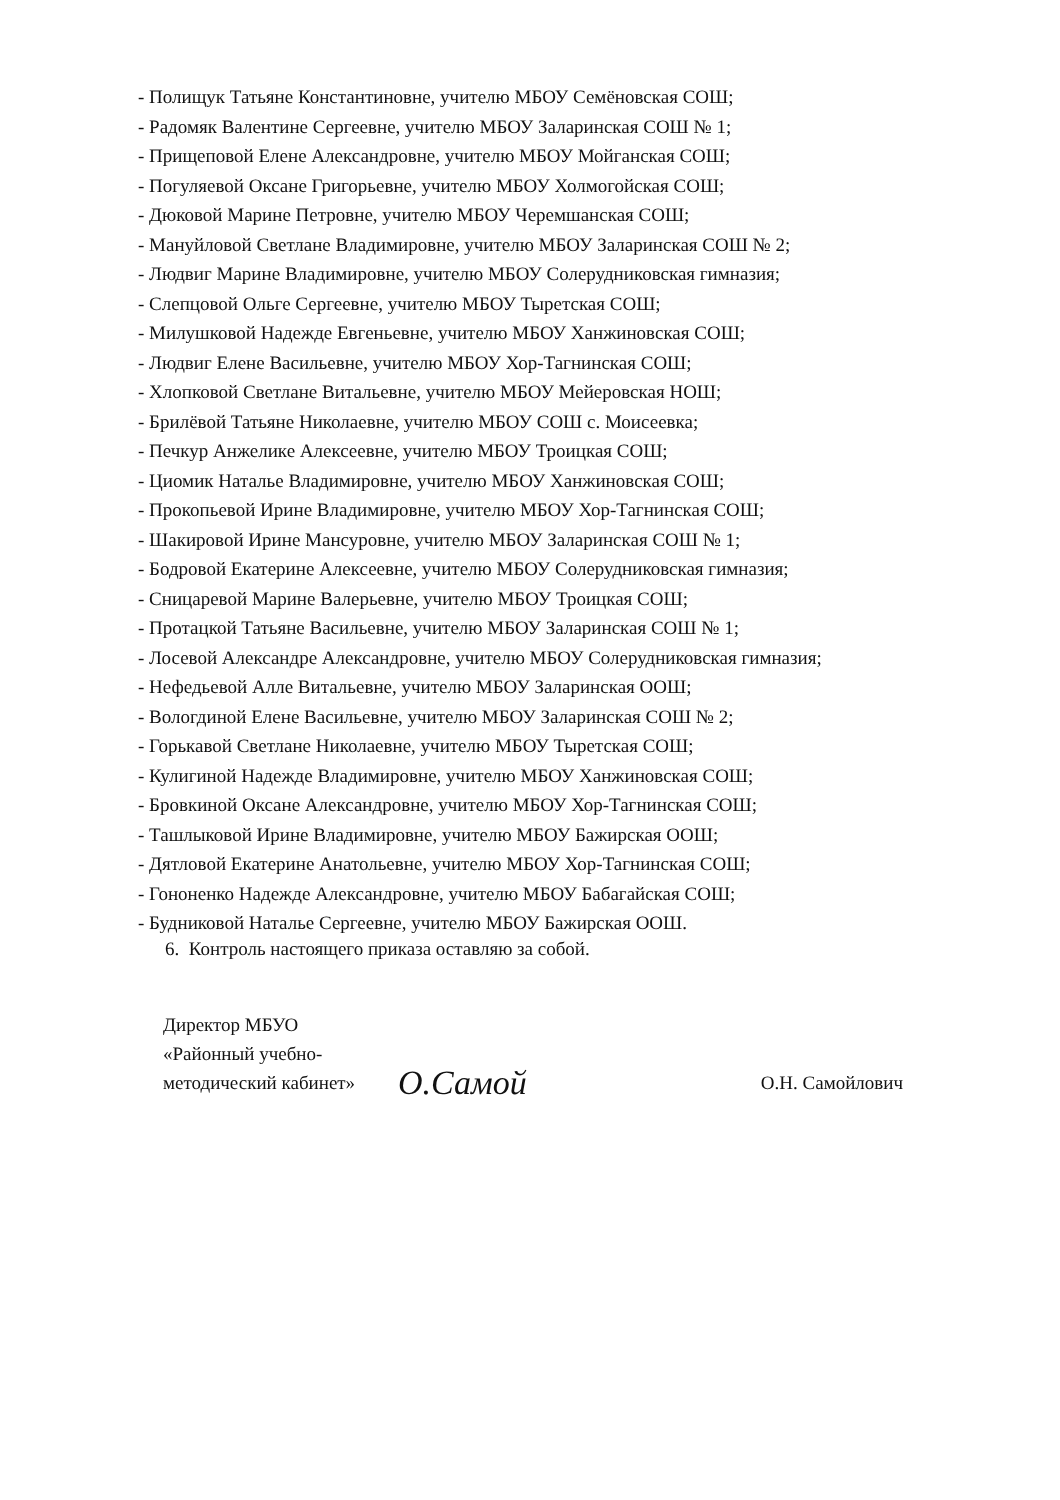- Полищук Татьяне Константиновне, учителю МБОУ Семёновская СОШ;
- Радомяк Валентине Сергеевне, учителю МБОУ Заларинская СОШ № 1;
- Прищеповой Елене Александровне, учителю МБОУ Мойганская СОШ;
- Погуляевой Оксане Григорьевне, учителю МБОУ Холмогойская СОШ;
- Дюковой Марине Петровне, учителю МБОУ Черемшанская СОШ;
- Мануйловой Светлане Владимировне, учителю МБОУ Заларинская СОШ № 2;
- Людвиг Марине Владимировне, учителю МБОУ Солерудниковская гимназия;
- Слепцовой Ольге Сергеевне, учителю МБОУ Тыретская СОШ;
- Милушковой Надежде Евгеньевне, учителю МБОУ Ханжиновская СОШ;
- Людвиг Елене Васильевне, учителю МБОУ Хор-Тагнинская СОШ;
- Хлопковой Светлане Витальевне, учителю МБОУ Мейеровская НОШ;
- Брилёвой Татьяне Николаевне, учителю МБОУ СОШ с. Моисеевка;
- Печкур Анжелике Алексеевне, учителю МБОУ Троицкая СОШ;
- Циомик Наталье Владимировне, учителю МБОУ Ханжиновская СОШ;
- Прокопьевой Ирине Владимировне, учителю МБОУ Хор-Тагнинская СОШ;
- Шакировой Ирине Мансуровне, учителю МБОУ Заларинская СОШ № 1;
- Бодровой Екатерине Алексеевне, учителю МБОУ Солерудниковская гимназия;
- Сницаревой Марине Валерьевне, учителю МБОУ Троицкая СОШ;
- Протацкой Татьяне Васильевне, учителю МБОУ Заларинская СОШ № 1;
- Лосевой Александре Александровне, учителю МБОУ Солерудниковская гимназия;
- Нефедьевой Алле Витальевне, учителю МБОУ Заларинская ООШ;
- Вологдиной Елене Васильевне, учителю МБОУ Заларинская СОШ № 2;
- Горькавой Светлане Николаевне, учителю МБОУ Тыретская СОШ;
- Кулигиной Надежде Владимировне, учителю МБОУ Ханжиновская СОШ;
- Бровкиной Оксане Александровне, учителю МБОУ Хор-Тагнинская СОШ;
- Ташлыковой Ирине Владимировне, учителю МБОУ Бажирская ООШ;
- Дятловой Екатерине Анатольевне, учителю МБОУ Хор-Тагнинская СОШ;
- Гононенко Надежде Александровне, учителю МБОУ Бабагайская СОШ;
- Будниковой Наталье Сергеевне, учителю МБОУ Бажирская ООШ.
6. Контроль настоящего приказа оставляю за собой.
Директор МБУО
«Районный учебно-
методический кабинет»
О.Самой
О.Н. Самойлович